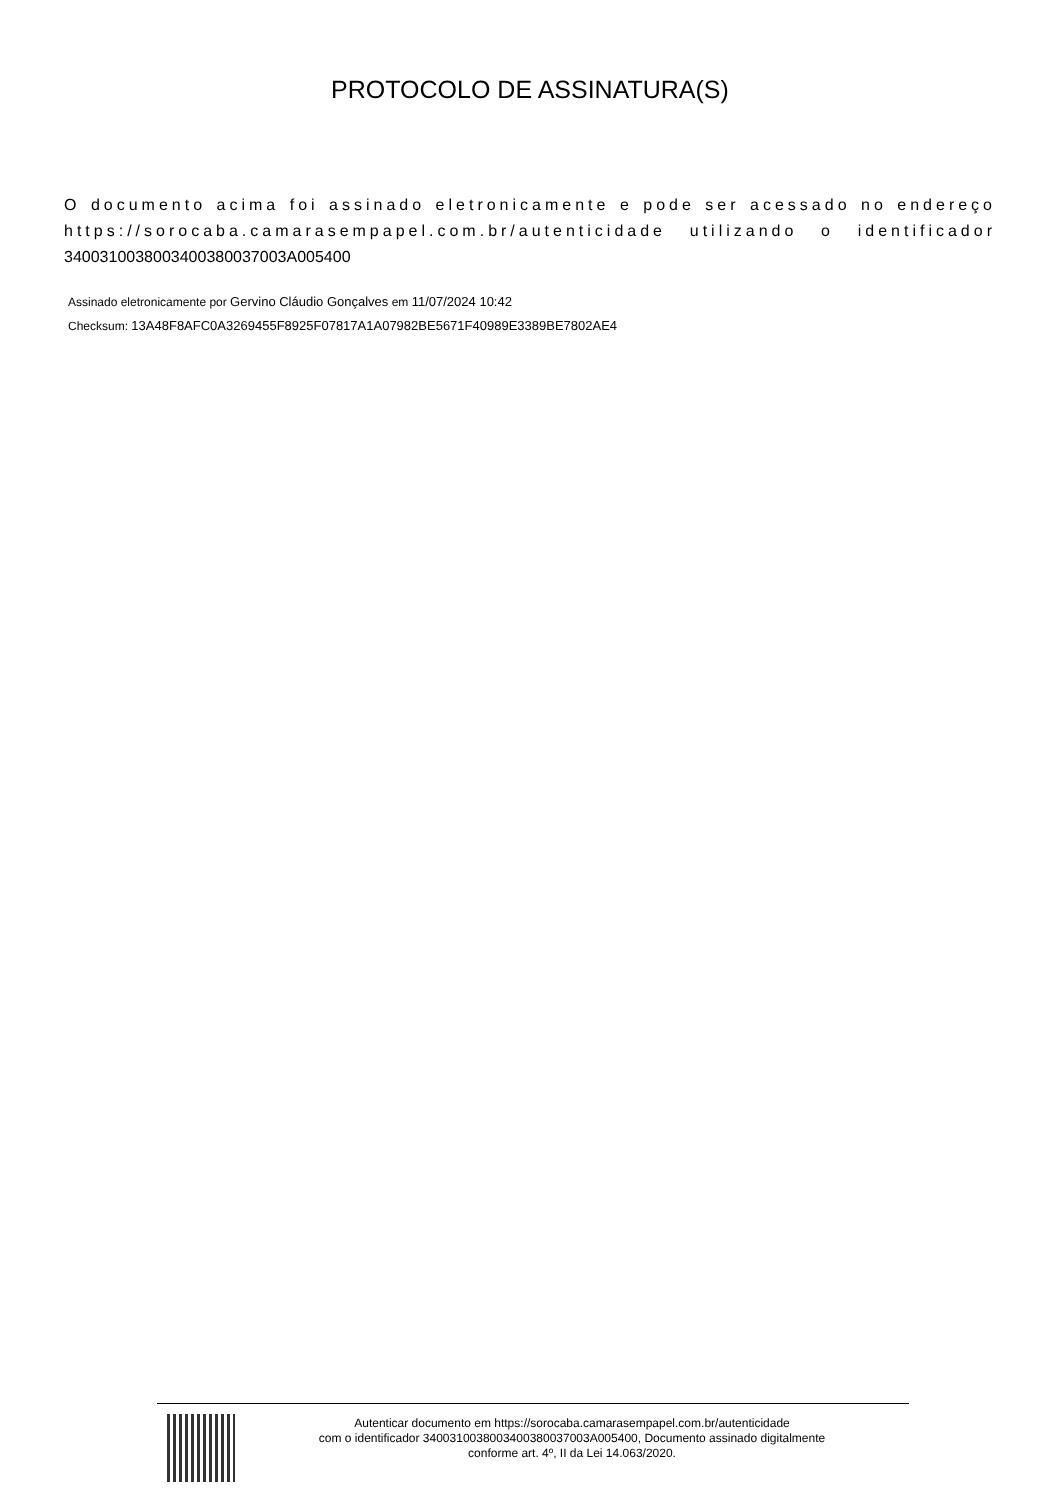PROTOCOLO DE ASSINATURA(S)
O documento acima foi assinado eletronicamente e pode ser acessado no endereço https://sorocaba.camarasempapel.com.br/autenticidade utilizando o identificador 3400310038003400380037003A005400
Assinado eletronicamente por Gervino Cláudio Gonçalves em 11/07/2024 10:42
Checksum: 13A48F8AFC0A3269455F8925F07817A1A07982BE5671F40989E3389BE7802AE4
Autenticar documento em https://sorocaba.camarasempapel.com.br/autenticidade
com o identificador 3400310038003400380037003A005400, Documento assinado digitalmente
conforme art. 4º, II da Lei 14.063/2020.